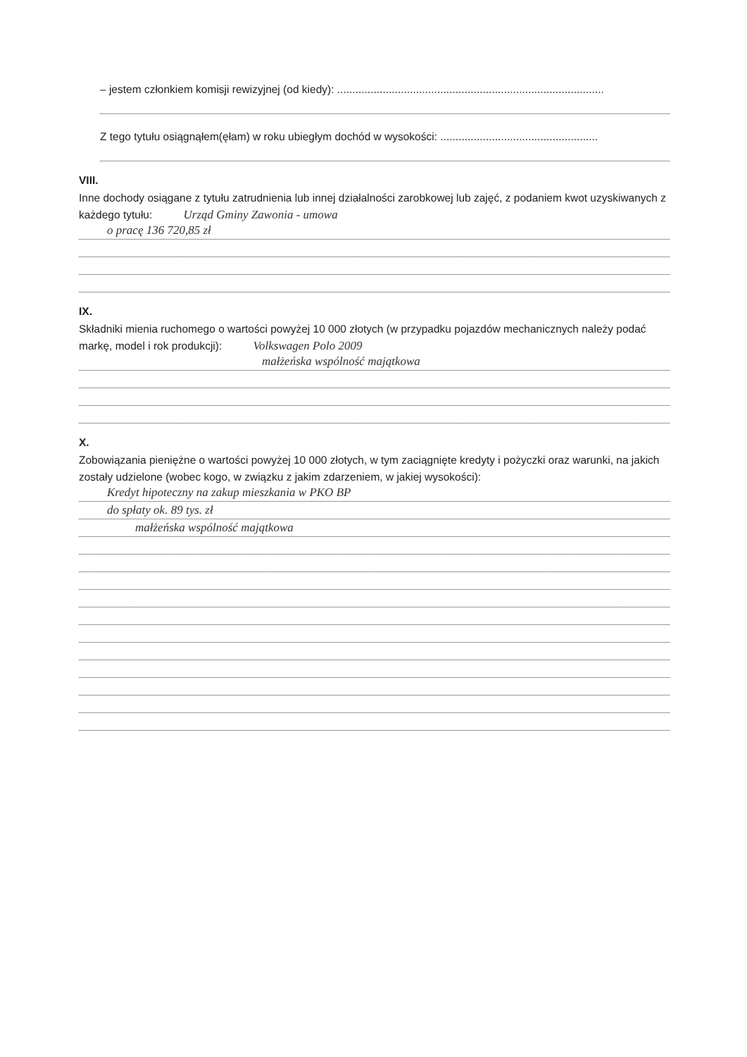– jestem członkiem komisji rewizyjnej (od kiedy): ........................................................................................
Z tego tytułu osiągnąłem(ęłam) w roku ubiegłym dochód w wysokości: ....................................................
VIII.
Inne dochody osiągane z tytułu zatrudnienia lub innej działalności zarobkowej lub zajęć, z podaniem kwot uzyskiwanych z każdego tytułu: Urząd Gminy Zawonia - umowa
o pracę 136 720,85 zł
IX.
Składniki mienia ruchomego o wartości powyżej 10 000 złotych (w przypadku pojazdów mechanicznych należy podać markę, model i rok produkcji): Volkswagen Polo 2009
małżeńska wspólność majątkowa
X.
Zobowiązania pieniężne o wartości powyżej 10 000 złotych, w tym zaciągnięte kredyty i pożyczki oraz warunki, na jakich zostały udzielone (wobec kogo, w związku z jakim zdarzeniem, w jakiej wysokości):
Kredyt hipoteczny na zakup mieszkania w PKO BP
do spłaty ok. 89 tys. zł
małżeńska wspólność majątkowa